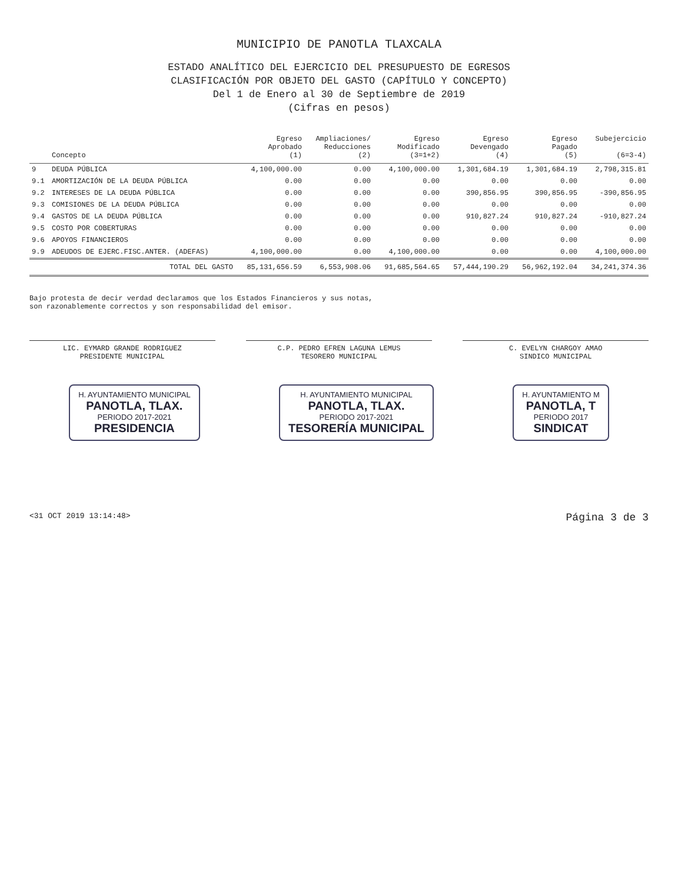MUNICIPIO DE PANOTLA TLAXCALA
ESTADO ANALÍTICO DEL EJERCICIO DEL PRESUPUESTO DE EGRESOS
CLASIFICACIÓN POR OBJETO DEL GASTO (CAPÍTULO Y CONCEPTO)
Del 1 de Enero al 30 de Septiembre de 2019
(Cifras en pesos)
| | Concepto | Egreso Aprobado (1) | Ampliaciones/ Reducciones (2) | Egreso Modificado (3=1+2) | Egreso Devengado (4) | Egreso Pagado (5) | Subejercicio (6=3-4) |
| --- | --- | --- | --- | --- | --- | --- | --- |
| 9 | DEUDA PÚBLICA | 4,100,000.00 | 0.00 | 4,100,000.00 | 1,301,684.19 | 1,301,684.19 | 2,798,315.81 |
| 9.1 | AMORTIZACIÓN DE LA DEUDA PÚBLICA | 0.00 | 0.00 | 0.00 | 0.00 | 0.00 | 0.00 |
| 9.2 | INTERESES DE LA DEUDA PÚBLICA | 0.00 | 0.00 | 0.00 | 390,856.95 | 390,856.95 | -390,856.95 |
| 9.3 | COMISIONES DE LA DEUDA PÚBLICA | 0.00 | 0.00 | 0.00 | 0.00 | 0.00 | 0.00 |
| 9.4 | GASTOS DE LA DEUDA PÚBLICA | 0.00 | 0.00 | 0.00 | 910,827.24 | 910,827.24 | -910,827.24 |
| 9.5 | COSTO POR COBERTURAS | 0.00 | 0.00 | 0.00 | 0.00 | 0.00 | 0.00 |
| 9.6 | APOYOS FINANCIEROS | 0.00 | 0.00 | 0.00 | 0.00 | 0.00 | 0.00 |
| 9.9 | ADEUDOS DE EJERC.FISC.ANTER. (ADEFAS) | 4,100,000.00 | 0.00 | 4,100,000.00 | 0.00 | 0.00 | 4,100,000.00 |
| | TOTAL DEL GASTO | 85,131,656.59 | 6,553,908.06 | 91,685,564.65 | 57,444,190.29 | 56,962,192.04 | 34,241,374.36 |
Bajo protesta de decir verdad declaramos que los Estados Financieros y sus notas,
son razonablemente correctos y son responsabilidad del emisor.
LIC. EYMARD GRANDE RODRIGUEZ
PRESIDENTE MUNICIPAL
C.P. PEDRO EFREN LAGUNA LEMUS
TESORERO MUNICIPAL
C. EVELYN CHARGOY AMAO
SINDICO MUNICIPAL
H. AYUNTAMIENTO MUNICIPAL
PANOTLA, TLAX.
PERIODO 2017-2021
PRESIDENCIA
H. AYUNTAMIENTO MUNICIPAL
PANOTLA, TLAX.
PERIODO 2017-2021
TESORERÍA MUNICIPAL
H. AYUNTAMIENTO M
PANOTLA, T
PERIODO 2017
SINDICAT
<31 OCT 2019 13:14:48> Página 3 de 3